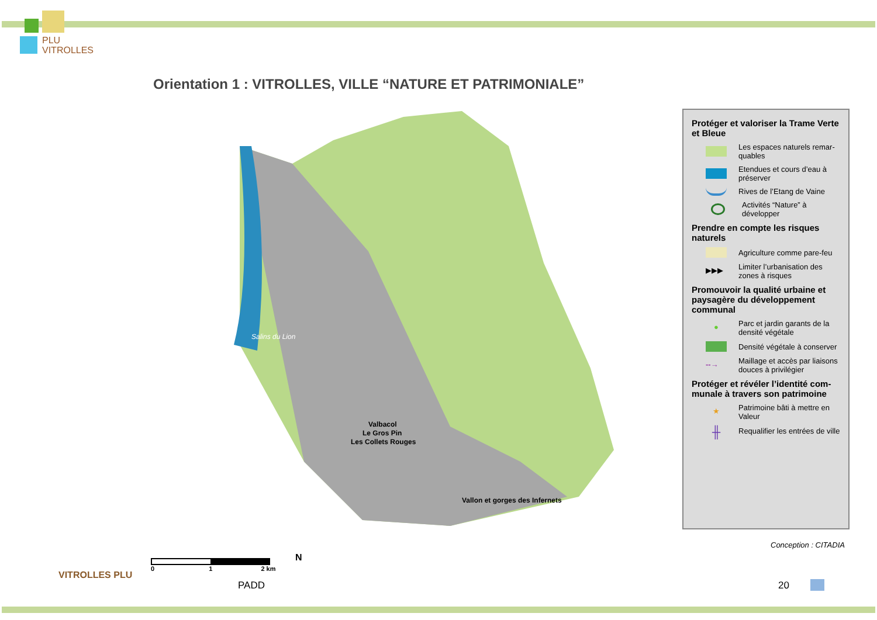PLU
VITROLLES
Orientation 1 : VITROLLES, VILLE “NATURE ET PATRIMONIALE”
Valbacol
Le Gros Pin
Les Collets Rouges
Vallon et gorges des Infernets
Salins du Lion
0 1 2 km N
Protéger et valoriser la Trame Verte et Bleue
Les espaces naturels remar-quables
Etendues et cours d’eau à préserver
Rives de l’Etang de Vaine
Activités “Nature” à développer
Prendre en compte les risques naturels
Agriculture comme pare-feu
▶▶▶
Limiter l’urbanisation des zones à risques
Promouvoir la qualité urbaine et paysagère du développement communal
●
Parc et jardin garants de la densité végétale
Densité végétale à conserver
--→
Maillage et accès par liaisons douces à privilégier
Protéger et révéler l’identité com-munale à travers son patrimoine
★
Patrimoine bâti à mettre en Valeur
╫
Requalifier les entrées de ville
Conception : CITADIA
VITROLLES PLU
PADD 20